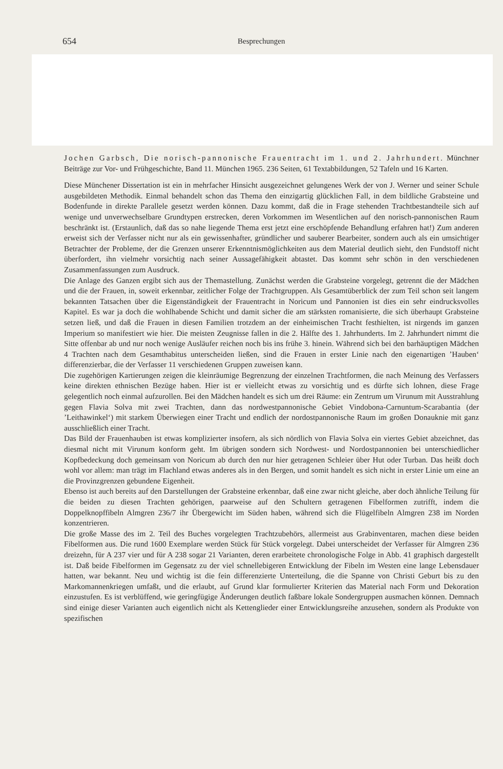654 Besprechungen
Jochen Garbsch, Die norisch-pannonische Frauentracht im 1. und 2. Jahrhundert. Münchner Beiträge zur Vor- und Frühgeschichte, Band 11. München 1965. 236 Seiten, 61 Textabbildungen, 52 Tafeln und 16 Karten.
Diese Münchener Dissertation ist ein in mehrfacher Hinsicht ausgezeichnet gelungenes Werk der von J. Werner und seiner Schule ausgebildeten Methodik. Einmal behandelt schon das Thema den einzigartig glücklichen Fall, in dem bildliche Grabsteine und Bodenfunde in direkte Parallele gesetzt werden können. Dazu kommt, daß die in Frage stehenden Trachtbestandteile sich auf wenige und unverwechselbare Grundtypen erstrecken, deren Vorkommen im Wesentlichen auf den norisch-pannonischen Raum beschränkt ist. (Erstaunlich, daß das so nahe liegende Thema erst jetzt eine erschöpfende Behandlung erfahren hat!) Zum anderen erweist sich der Verfasser nicht nur als ein gewissenhafter, gründlicher und sauberer Bearbeiter, sondern auch als ein umsichtiger Betrachter der Probleme, der die Grenzen unserer Erkenntnismöglichkeiten aus dem Material deutlich sieht, den Fundstoff nicht überfordert, ihn vielmehr vorsichtig nach seiner Aussagefähigkeit abtastet. Das kommt sehr schön in den verschiedenen Zusammenfassungen zum Ausdruck.
Die Anlage des Ganzen ergibt sich aus der Themastellung. Zunächst werden die Grabsteine vorgelegt, getrennt die der Mädchen und die der Frauen, in, soweit erkennbar, zeitlicher Folge der Trachtgruppen. Als Gesamtüberblick der zum Teil schon seit langem bekannten Tatsachen über die Eigenständigkeit der Frauentracht in Noricum und Pannonien ist dies ein sehr eindrucksvolles Kapitel. Es war ja doch die wohlhabende Schicht und damit sicher die am stärksten romanisierte, die sich überhaupt Grabsteine setzen ließ, und daß die Frauen in diesen Familien trotzdem an der einheimischen Tracht festhielten, ist nirgends im ganzen Imperium so manifestiert wie hier. Die meisten Zeugnisse fallen in die 2. Hälfte des 1. Jahrhunderts. Im 2. Jahrhundert nimmt die Sitte offenbar ab und nur noch wenige Ausläufer reichen noch bis ins frühe 3. hinein. Während sich bei den barhäuptigen Mädchen 4 Trachten nach dem Gesamthabitus unterscheiden ließen, sind die Frauen in erster Linie nach den eigenartigen ’Hauben‘ differenzierbar, die der Verfasser 11 verschiedenen Gruppen zuweisen kann.
Die zugehörigen Kartierungen zeigen die kleinräumige Begrenzung der einzelnen Trachtformen, die nach Meinung des Verfassers keine direkten ethnischen Bezüge haben. Hier ist er vielleicht etwas zu vorsichtig und es dürfte sich lohnen, diese Frage gelegentlich noch einmal aufzurollen. Bei den Mädchen handelt es sich um drei Räume: ein Zentrum um Virunum mit Ausstrahlung gegen Flavia Solva mit zwei Trachten, dann das nordwestpannonische Gebiet Vindobona-Carnuntum-Scarabantia (der ’Leithawinkel‘) mit starkem Überwiegen einer Tracht und endlich der nordostpannonische Raum im großen Donauknie mit ganz ausschließlich einer Tracht.
Das Bild der Frauenhauben ist etwas komplizierter insofern, als sich nördlich von Flavia Solva ein viertes Gebiet abzeichnet, das diesmal nicht mit Virunum konform geht. Im übrigen sondern sich Nordwest- und Nordostpannonien bei unterschiedlicher Kopfbedeckung doch gemeinsam von Noricum ab durch den nur hier getragenen Schleier über Hut oder Turban. Das heißt doch wohl vor allem: man trägt im Flachland etwas anderes als in den Bergen, und somit handelt es sich nicht in erster Linie um eine an die Provinzgrenzen gebundene Eigenheit.
Ebenso ist auch bereits auf den Darstellungen der Grabsteine erkennbar, daß eine zwar nicht gleiche, aber doch ähnliche Teilung für die beiden zu diesen Trachten gehörigen, paarweise auf den Schultern getragenen Fibelformen zutrifft, indem die Doppelknopffibeln Almgren 236/7 ihr Übergewicht im Süden haben, während sich die Flügelfibeln Almgren 238 im Norden konzentrieren.
Die große Masse des im 2. Teil des Buches vorgelegten Trachtzubehörs, allermeist aus Grabinventaren, machen diese beiden Fibelformen aus. Die rund 1600 Exemplare werden Stück für Stück vorgelegt. Dabei unterscheidet der Verfasser für Almgren 236 dreizehn, für A 237 vier und für A 238 sogar 21 Varianten, deren erarbeitete chronologische Folge in Abb. 41 graphisch dargestellt ist. Daß beide Fibelformen im Gegensatz zu der viel schnellebigeren Entwicklung der Fibeln im Westen eine lange Lebensdauer hatten, war bekannt. Neu und wichtig ist die fein differenzierte Unterteilung, die die Spanne von Christi Geburt bis zu den Markomannenkriegen umfaßt, und die erlaubt, auf Grund klar formulierter Kriterien das Material nach Form und Dekoration einzustufen. Es ist verblüffend, wie geringfügige Änderungen deutlich faßbare lokale Sondergruppen ausmachen können. Demnach sind einige dieser Varianten auch eigentlich nicht als Kettenglieder einer Entwicklungsreihe anzusehen, sondern als Produkte von spezifischen